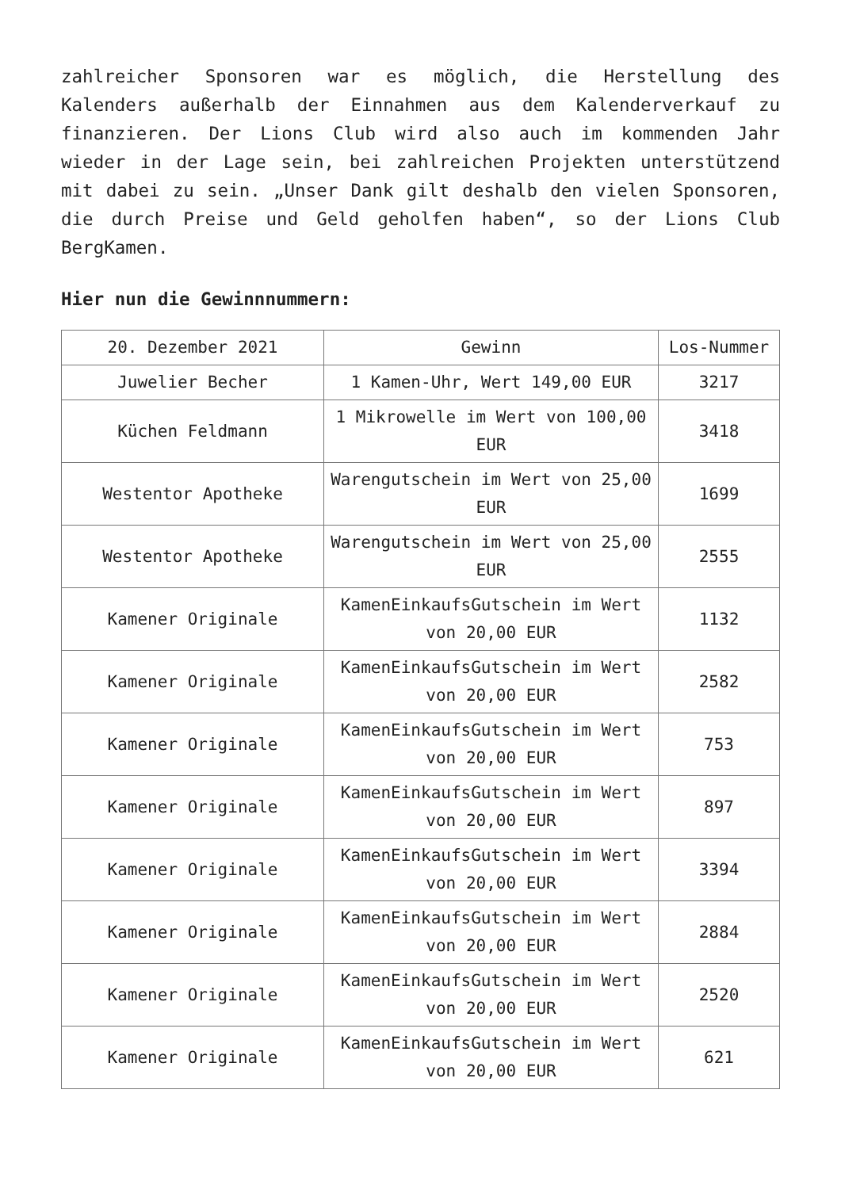zahlreicher Sponsoren war es möglich, die Herstellung des Kalenders außerhalb der Einnahmen aus dem Kalenderverkauf zu finanzieren. Der Lions Club wird also auch im kommenden Jahr wieder in der Lage sein, bei zahlreichen Projekten unterstützend mit dabei zu sein. „Unser Dank gilt deshalb den vielen Sponsoren, die durch Preise und Geld geholfen haben“, so der Lions Club BergKamen.
Hier nun die Gewinnnummern:
| 20. Dezember 2021 | Gewinn | Los-Nummer |
| --- | --- | --- |
| Juwelier Becher | 1 Kamen-Uhr, Wert 149,00 EUR | 3217 |
| Küchen Feldmann | 1 Mikrowelle im Wert von 100,00 EUR | 3418 |
| Westentor Apotheke | Warengutschein im Wert von 25,00 EUR | 1699 |
| Westentor Apotheke | Warengutschein im Wert von 25,00 EUR | 2555 |
| Kamener Originale | KamenEinkaufsGutschein im Wert von 20,00 EUR | 1132 |
| Kamener Originale | KamenEinkaufsGutschein im Wert von 20,00 EUR | 2582 |
| Kamener Originale | KamenEinkaufsGutschein im Wert von 20,00 EUR | 753 |
| Kamener Originale | KamenEinkaufsGutschein im Wert von 20,00 EUR | 897 |
| Kamener Originale | KamenEinkaufsGutschein im Wert von 20,00 EUR | 3394 |
| Kamener Originale | KamenEinkaufsGutschein im Wert von 20,00 EUR | 2884 |
| Kamener Originale | KamenEinkaufsGutschein im Wert von 20,00 EUR | 2520 |
| Kamener Originale | KamenEinkaufsGutschein im Wert von 20,00 EUR | 621 |